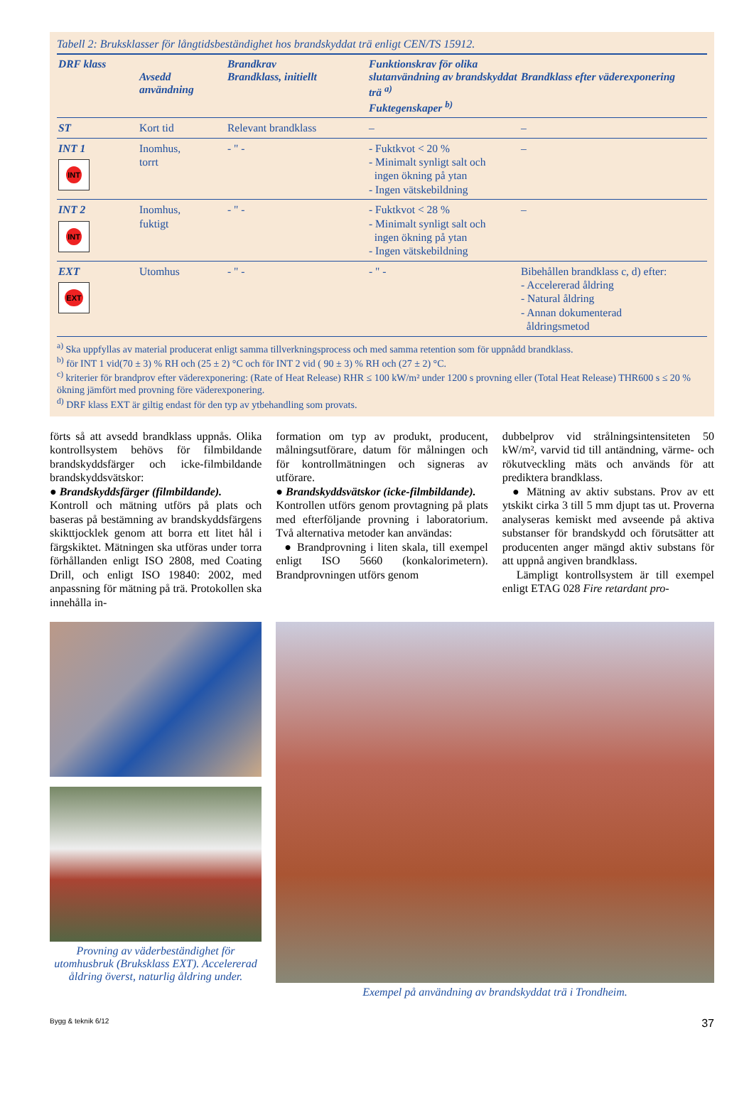Tabell 2: Bruksklasser för långtidsbeständighet hos brandskyddat trä enligt CEN/TS 15912.
| DRF klass | Avsedd användning | Brandkrav Brandklass, initiellt | Funktionskrav för olika slutanvändning av brandskyddat trä <sup>a)</sup> Fuktegenskaper <sup>b)</sup> | Brandklass efter väderexponering |
| --- | --- | --- | --- | --- |
| ST | Kort tid | Relevant brandklass | – | – |
| INT 1 INT | Inomhus, torrt | - " - | - Fuktkvot < 20 % - Minimalt synligt salt och ingen ökning på ytan - Ingen vätskebildning | – |
| INT 2 INT | Inomhus, fuktigt | - " - | - Fuktkvot < 28 % - Minimalt synligt salt och ingen ökning på ytan - Ingen vätskebildning | – |
| EXT EXT | Utomhus | - " - | - " - | Bibehållen brandklass c, d) efter: - Accelererad åldring - Natural åldring - Annan dokumenterad åldringsmetod |
<sup>a)</sup> Ska uppfyllas av material producerat enligt samma tillverkningsprocess och med samma retention som för uppnådd brandklass.
<sup>b)</sup> för INT 1 vid(70 ± 3) % RH och (25 ± 2) °C och för INT 2 vid ( 90 ± 3) % RH och (27 ± 2) °C.
<sup>c)</sup> kriterier för brandprov efter väderexponering: (Rate of Heat Release) RHR ≤ 100 kW/m² under 1200 s provning eller (Total Heat Release) THR600 s ≤ 20 % ökning jämfört med provning före väderexponering.
<sup>d)</sup> DRF klass EXT är giltig endast för den typ av ytbehandling som provats.
förts så att avsedd brandklass uppnås. Olika kontrollsystem behövs för filmbildande brandskyddsfärger och icke-filmbildande brandskyddsvätskor:
● Brandskyddsfärger (filmbildande).
Kontroll och mätning utförs på plats och baseras på bestämning av brandskyddsfärgens skikttjocklek genom att borra ett litet hål i färgskiktet. Mätningen ska utföras under torra förhållanden enligt ISO 2808, med Coating Drill, och enligt ISO 19840: 2002, med anpassning för mätning på trä. Protokollen ska innehålla in-
formation om typ av produkt, producent, målningsutförare, datum för målningen och för kontrollmätningen och signeras av utförare.
● Brandskyddsvätskor (icke-filmbildande).
Kontrollen utförs genom provtagning på plats med efterföljande provning i laboratorium. Två alternativa metoder kan användas:
● Brandprovning i liten skala, till exempel enligt ISO 5660 (konkalorimetern). Brandprovningen utförs genom
dubbelprov vid strålningsintensiteten 50 kW/m², varvid tid till antändning, värme- och rökutveckling mäts och används för att prediktera brandklass.
● Mätning av aktiv substans. Prov av ett ytskikt cirka 3 till 5 mm djupt tas ut. Proverna analyseras kemiskt med avseende på aktiva substanser för brandskydd och förutsätter att producenten anger mängd aktiv substans för att uppnå angiven brandklass.
Lämpligt kontrollsystem är till exempel enligt ETAG 028 Fire retardant pro-
Provning av väderbeständighet för utomhusbruk (Bruksklass EXT). Accelererad åldring överst, naturlig åldring under.
Exempel på användning av brandskyddat trä i Trondheim.
Bygg & teknik 6/12 37